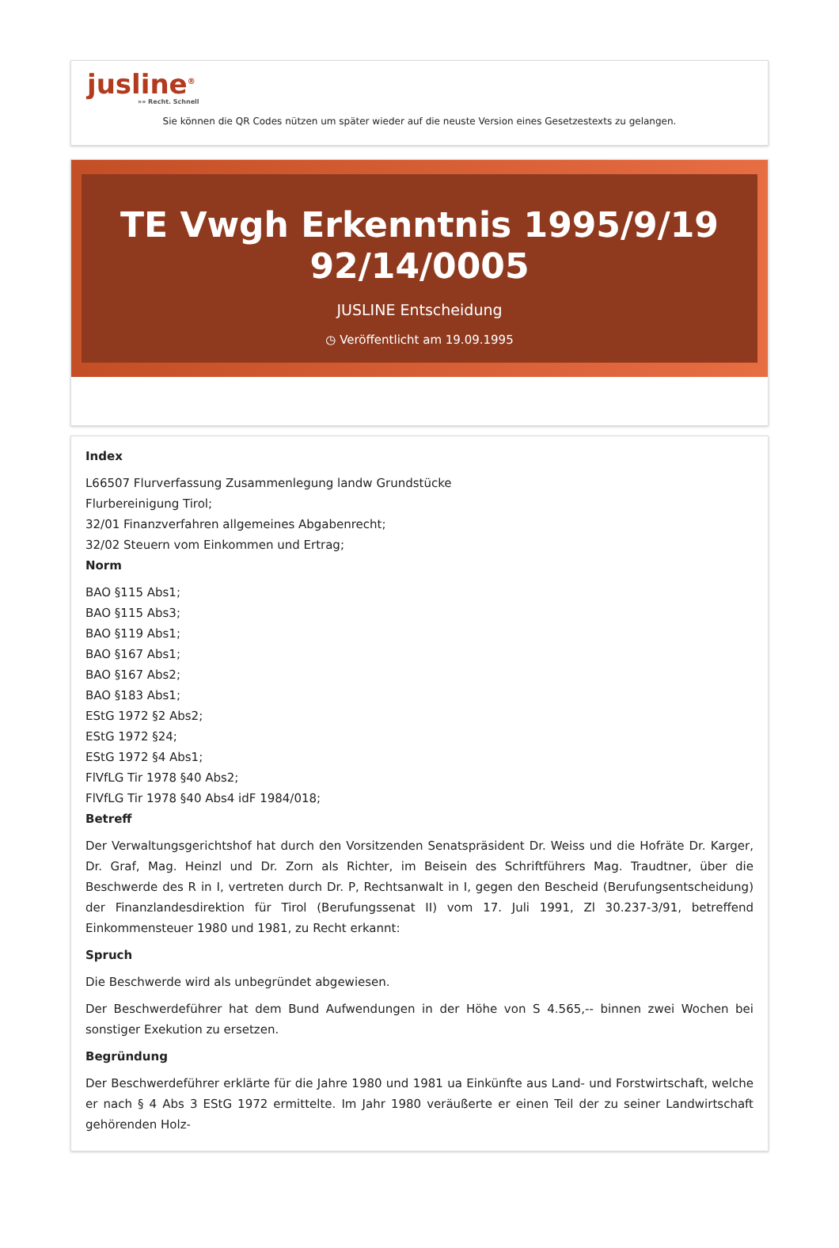jusline<sup>®</sup>
»» Recht. Schnell
Sie können die QR Codes nützen um später wieder auf die neuste Version eines Gesetzestexts zu gelangen.
TE Vwgh Erkenntnis 1995/9/19 92/14/0005
JUSLINE Entscheidung
◷ Veröffentlicht am 19.09.1995
Index
L66507 Flurverfassung Zusammenlegung landw Grundstücke
Flurbereinigung Tirol;
32/01 Finanzverfahren allgemeines Abgabenrecht;
32/02 Steuern vom Einkommen und Ertrag;
Norm
BAO §115 Abs1;
BAO §115 Abs3;
BAO §119 Abs1;
BAO §167 Abs1;
BAO §167 Abs2;
BAO §183 Abs1;
EStG 1972 §2 Abs2;
EStG 1972 §24;
EStG 1972 §4 Abs1;
FlVfLG Tir 1978 §40 Abs2;
FlVfLG Tir 1978 §40 Abs4 idF 1984/018;
Betreff
Der Verwaltungsgerichtshof hat durch den Vorsitzenden Senatspräsident Dr. Weiss und die Hofräte Dr. Karger, Dr. Graf, Mag. Heinzl und Dr. Zorn als Richter, im Beisein des Schriftführers Mag. Traudtner, über die Beschwerde des R in I, vertreten durch Dr. P, Rechtsanwalt in I, gegen den Bescheid (Berufungsentscheidung) der Finanzlandesdirektion für Tirol (Berufungssenat II) vom 17. Juli 1991, Zl 30.237-3/91, betreffend Einkommensteuer 1980 und 1981, zu Recht erkannt:
Spruch
Die Beschwerde wird als unbegründet abgewiesen.
Der Beschwerdeführer hat dem Bund Aufwendungen in der Höhe von S 4.565,-- binnen zwei Wochen bei sonstiger Exekution zu ersetzen.
Begründung
Der Beschwerdeführer erklärte für die Jahre 1980 und 1981 ua Einkünfte aus Land- und Forstwirtschaft, welche er nach § 4 Abs 3 EStG 1972 ermittelte. Im Jahr 1980 veräußerte er einen Teil der zu seiner Landwirtschaft gehörenden Holz-